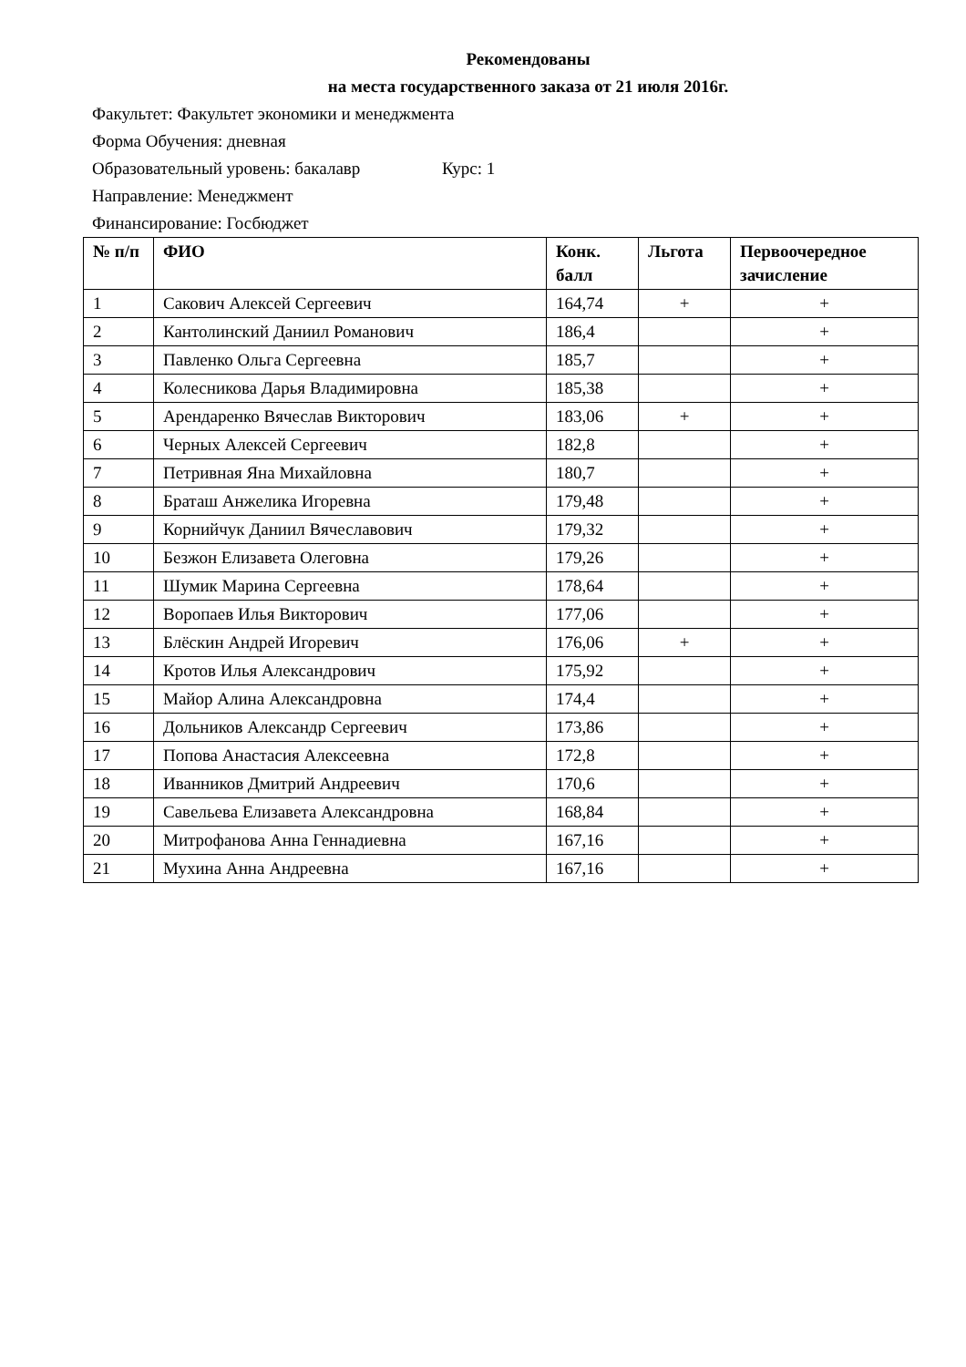Рекомендованы
на места государственного заказа от 21 июля 2016г.
Факультет: Факультет экономики и менеджмента
Форма Обучения: дневная
Образовательный уровень: бакалавр Курс: 1
Направление: Менеджмент
Финансирование: Госбюджет
| № п/п | ФИО | Конк. балл | Льгота | Первоочередное зачисление |
| --- | --- | --- | --- | --- |
| 1 | Сакович Алексей Сергеевич | 164,74 | + | + |
| 2 | Кантолинский Даниил Романович | 186,4 | | + |
| 3 | Павленко Ольга Сергеевна | 185,7 | | + |
| 4 | Колесникова Дарья Владимировна | 185,38 | | + |
| 5 | Арендаренко Вячеслав Викторович | 183,06 | + | + |
| 6 | Черных Алексей Сергеевич | 182,8 | | + |
| 7 | Петривная Яна Михайловна | 180,7 | | + |
| 8 | Браташ Анжелика Игоревна | 179,48 | | + |
| 9 | Корнийчук Даниил Вячеславович | 179,32 | | + |
| 10 | Безжон Елизавета Олеговна | 179,26 | | + |
| 11 | Шумик Марина Сергеевна | 178,64 | | + |
| 12 | Воропаев Илья Викторович | 177,06 | | + |
| 13 | Блёскин Андрей Игоревич | 176,06 | + | + |
| 14 | Кротов Илья Александрович | 175,92 | | + |
| 15 | Майор Алина Александровна | 174,4 | | + |
| 16 | Дольников Александр Сергеевич | 173,86 | | + |
| 17 | Попова Анастасия Алексеевна | 172,8 | | + |
| 18 | Иванников Дмитрий Андреевич | 170,6 | | + |
| 19 | Савельева Елизавета Александровна | 168,84 | | + |
| 20 | Митрофанова Анна Геннадиевна | 167,16 | | + |
| 21 | Мухина Анна Андреевна | 167,16 | | + |